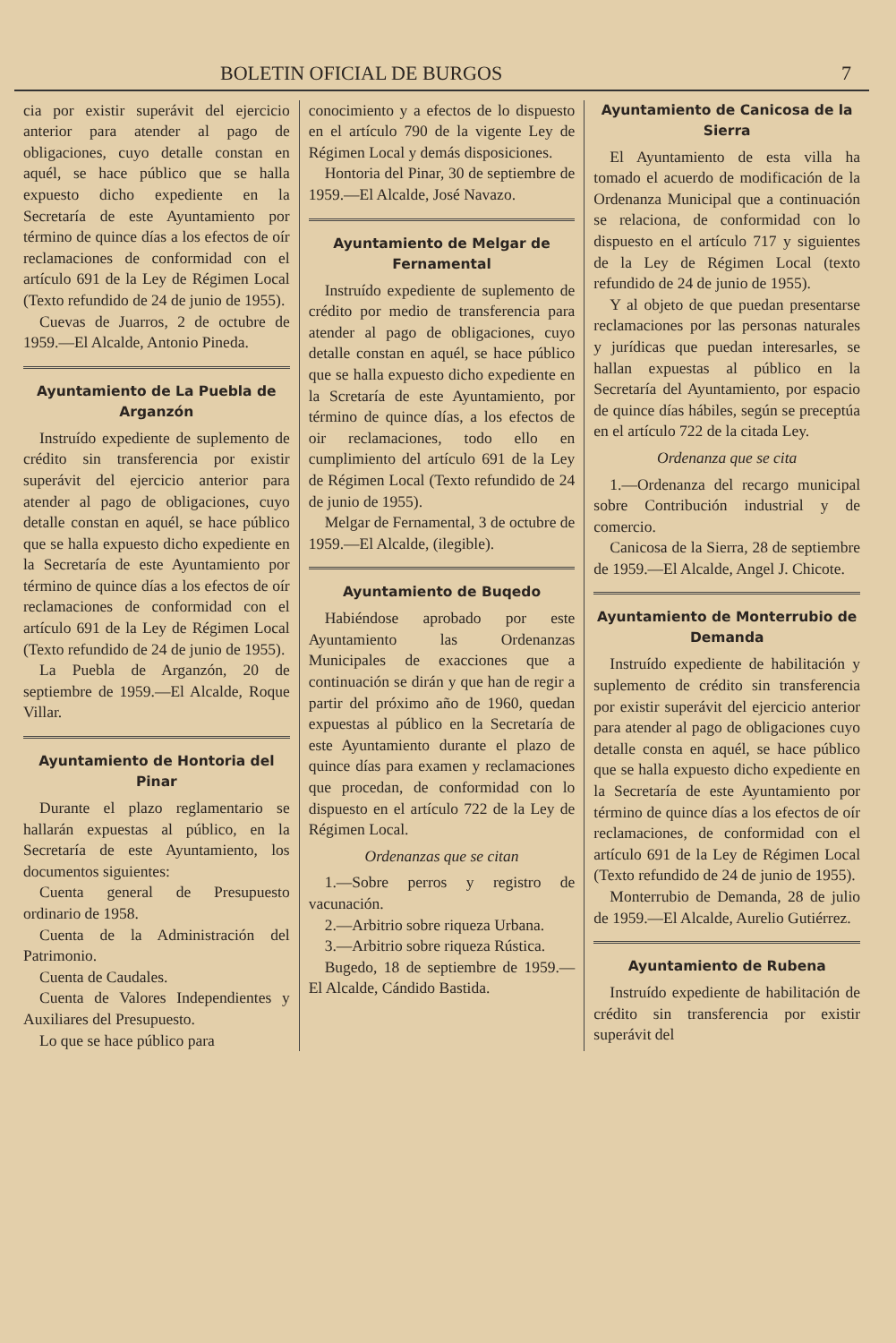BOLETIN OFICIAL DE BURGOS 7
cia por existir superávit del ejercicio anterior para atender al pago de obligaciones, cuyo detalle constan en aquél, se hace público que se halla expuesto dicho expediente en la Secretaría de este Ayuntamiento por término de quince días a los efectos de oír reclamaciones de conformidad con el artículo 691 de la Ley de Régimen Local (Texto refundido de 24 de junio de 1955).
Cuevas de Juarros, 2 de octubre de 1959.—El Alcalde, Antonio Pineda.
Ayuntamiento de La Puebla de Arganzón
Instruído expediente de suplemento de crédito sin transferencia por existir superávit del ejercicio anterior para atender al pago de obligaciones, cuyo detalle constan en aquél, se hace público que se halla expuesto dicho expediente en la Secretaría de este Ayuntamiento por término de quince días a los efectos de oír reclamaciones de conformidad con el artículo 691 de la Ley de Régimen Local (Texto refundido de 24 de junio de 1955).
La Puebla de Arganzón, 20 de septiembre de 1959.—El Alcalde, Roque Villar.
Ayuntamiento de Hontoria del Pinar
Durante el plazo reglamentario se hallarán expuestas al público, en la Secretaría de este Ayuntamiento, los documentos siguientes:
Cuenta general de Presupuesto ordinario de 1958.
Cuenta de la Administración del Patrimonio.
Cuenta de Caudales.
Cuenta de Valores Independientes y Auxiliares del Presupuesto.
Lo que se hace público para
conocimiento y a efectos de lo dispuesto en el artículo 790 de la vigente Ley de Régimen Local y demás disposiciones.
Hontoria del Pinar, 30 de septiembre de 1959.—El Alcalde, José Navazo.
Ayuntamiento de Melgar de Fernamental
Instruído expediente de suplemento de crédito por medio de transferencia para atender al pago de obligaciones, cuyo detalle constan en aquél, se hace público que se halla expuesto dicho expediente en la Scretaría de este Ayuntamiento, por término de quince días, a los efectos de oir reclamaciones, todo ello en cumplimiento del artículo 691 de la Ley de Régimen Local (Texto refundido de 24 de junio de 1955).
Melgar de Fernamental, 3 de octubre de 1959.—El Alcalde, (ilegible).
Ayuntamiento de Buqedo
Habiéndose aprobado por este Ayuntamiento las Ordenanzas Municipales de exacciones que a continuación se dirán y que han de regir a partir del próximo año de 1960, quedan expuestas al público en la Secretaría de este Ayuntamiento durante el plazo de quince días para examen y reclamaciones que procedan, de conformidad con lo dispuesto en el artículo 722 de la Ley de Régimen Local.
Ordenanzas que se citan
1.—Sobre perros y registro de vacunación.
2.—Arbitrio sobre riqueza Urbana.
3.—Arbitrio sobre riqueza Rústica.
Bugedo, 18 de septiembre de 1959.—El Alcalde, Cándido Bastida.
Ayuntamiento de Canicosa de la Sierra
El Ayuntamiento de esta villa ha tomado el acuerdo de modificación de la Ordenanza Municipal que a continuación se relaciona, de conformidad con lo dispuesto en el artículo 717 y siguientes de la Ley de Régimen Local (texto refundido de 24 de junio de 1955).
Y al objeto de que puedan presentarse reclamaciones por las personas naturales y jurídicas que puedan interesarles, se hallan expuestas al público en la Secretaría del Ayuntamiento, por espacio de quince días hábiles, según se preceptúa en el artículo 722 de la citada Ley.
Ordenanza que se cita
1.—Ordenanza del recargo municipal sobre Contribución industrial y de comercio.
Canicosa de la Sierra, 28 de septiembre de 1959.—El Alcalde, Angel J. Chicote.
Ayuntamiento de Monterrubio de Demanda
Instruído expediente de habilitación y suplemento de crédito sin transferencia por existir superávit del ejercicio anterior para atender al pago de obligaciones cuyo detalle consta en aquél, se hace público que se halla expuesto dicho expediente en la Secretaría de este Ayuntamiento por término de quince días a los efectos de oír reclamaciones, de conformidad con el artículo 691 de la Ley de Régimen Local (Texto refundido de 24 de junio de 1955).
Monterrubio de Demanda, 28 de julio de 1959.—El Alcalde, Aurelio Gutiérrez.
Ayuntamiento de Rubena
Instruído expediente de habilitación de crédito sin transferencia por existir superávit del